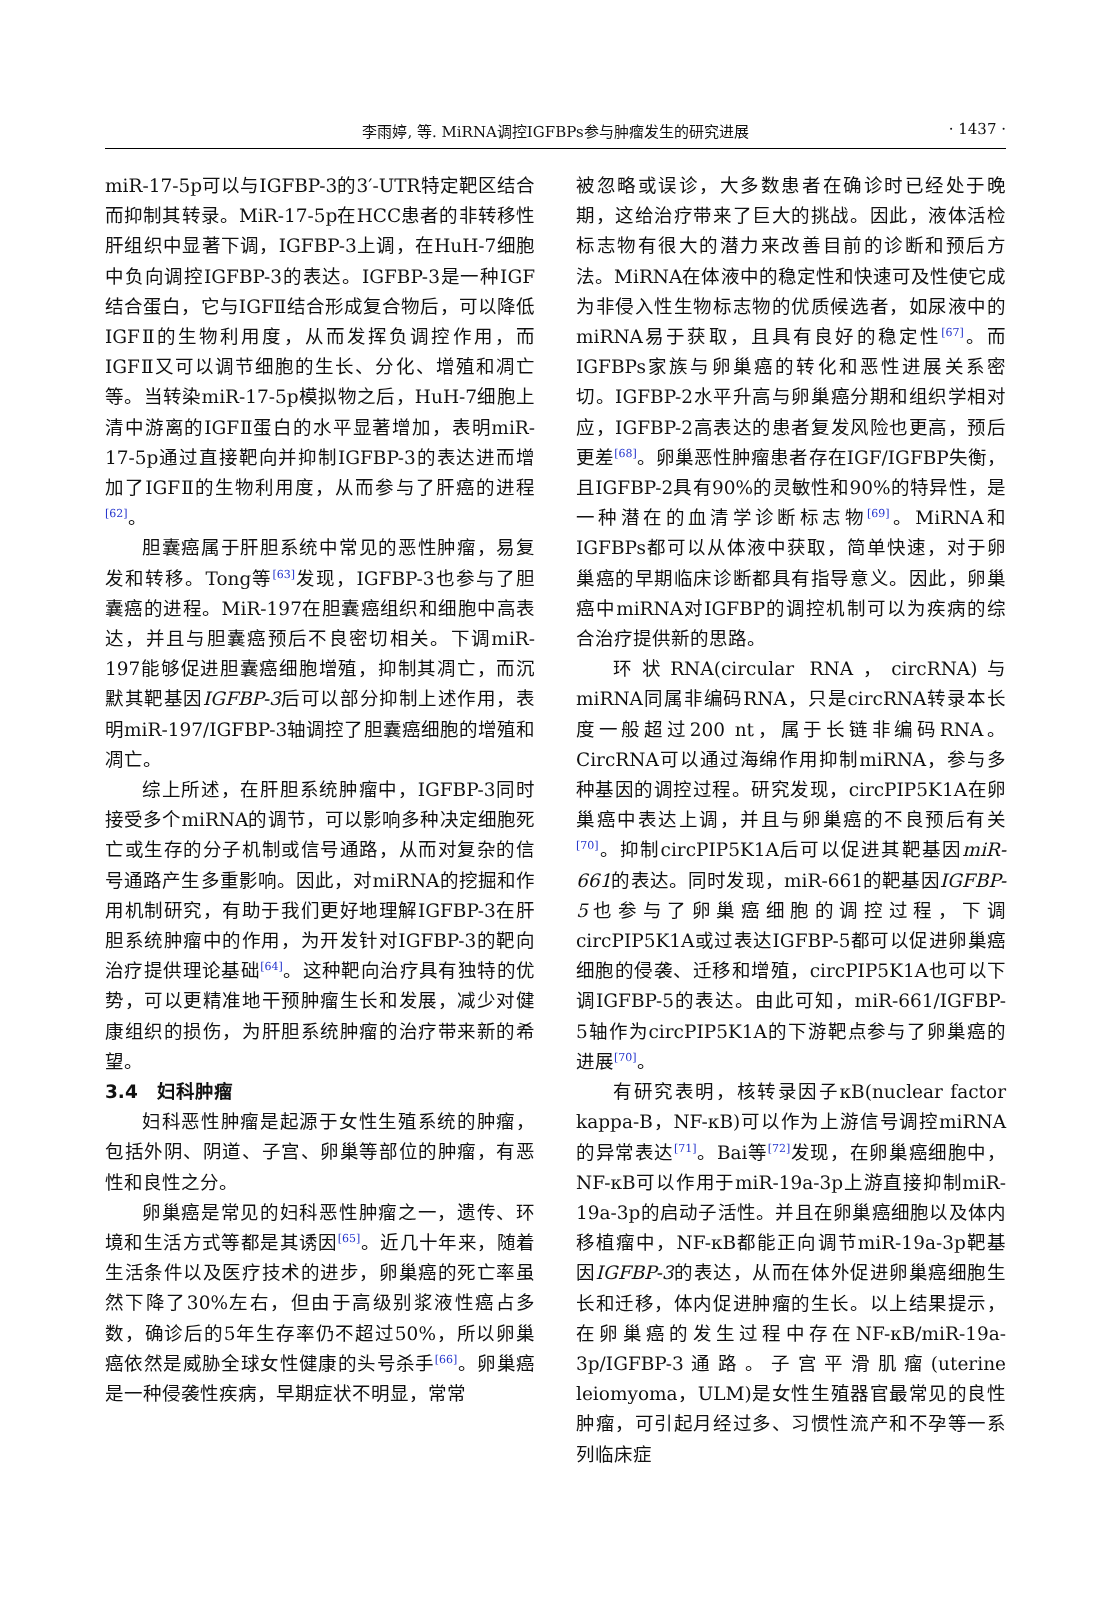李雨婷, 等. MiRNA调控IGFBPs参与肿瘤发生的研究进展 · 1437 ·
miR-17-5p可以与IGFBP-3的3′-UTR特定靶区结合而抑制其转录。MiR-17-5p在HCC患者的非转移性肝组织中显著下调，IGFBP-3上调，在HuH-7细胞中负向调控IGFBP-3的表达。IGFBP-3是一种IGF结合蛋白，它与IGFⅡ结合形成复合物后，可以降低IGFⅡ的生物利用度，从而发挥负调控作用，而IGFⅡ又可以调节细胞的生长、分化、增殖和凋亡等。当转染miR-17-5p模拟物之后，HuH-7细胞上清中游离的IGFⅡ蛋白的水平显著增加，表明miR-17-5p通过直接靶向并抑制IGFBP-3的表达进而增加了IGFⅡ的生物利用度，从而参与了肝癌的进程<sup>[62]</sup>。
胆囊癌属于肝胆系统中常见的恶性肿瘤，易复发和转移。Tong等<sup>[63]</sup>发现，IGFBP-3也参与了胆囊癌的进程。MiR-197在胆囊癌组织和细胞中高表达，并且与胆囊癌预后不良密切相关。下调miR-197能够促进胆囊癌细胞增殖，抑制其凋亡，而沉默其靶基因IGFBP-3后可以部分抑制上述作用，表明miR-197/IGFBP-3轴调控了胆囊癌细胞的增殖和凋亡。
综上所述，在肝胆系统肿瘤中，IGFBP-3同时接受多个miRNA的调节，可以影响多种决定细胞死亡或生存的分子机制或信号通路，从而对复杂的信号通路产生多重影响。因此，对miRNA的挖掘和作用机制研究，有助于我们更好地理解IGFBP-3在肝胆系统肿瘤中的作用，为开发针对IGFBP-3的靶向治疗提供理论基础<sup>[64]</sup>。这种靶向治疗具有独特的优势，可以更精准地干预肿瘤生长和发展，减少对健康组织的损伤，为肝胆系统肿瘤的治疗带来新的希望。
3.4　妇科肿瘤
妇科恶性肿瘤是起源于女性生殖系统的肿瘤，包括外阴、阴道、子宫、卵巢等部位的肿瘤，有恶性和良性之分。
卵巢癌是常见的妇科恶性肿瘤之一，遗传、环境和生活方式等都是其诱因<sup>[65]</sup>。近几十年来，随着生活条件以及医疗技术的进步，卵巢癌的死亡率虽然下降了30%左右，但由于高级别浆液性癌占多数，确诊后的5年生存率仍不超过50%，所以卵巢癌依然是威胁全球女性健康的头号杀手<sup>[66]</sup>。卵巢癌是一种侵袭性疾病，早期症状不明显，常常
被忽略或误诊，大多数患者在确诊时已经处于晚期，这给治疗带来了巨大的挑战。因此，液体活检标志物有很大的潜力来改善目前的诊断和预后方法。MiRNA在体液中的稳定性和快速可及性使它成为非侵入性生物标志物的优质候选者，如尿液中的miRNA易于获取，且具有良好的稳定性<sup>[67]</sup>。而IGFBPs家族与卵巢癌的转化和恶性进展关系密切。IGFBP-2水平升高与卵巢癌分期和组织学相对应，IGFBP-2高表达的患者复发风险也更高，预后更差<sup>[68]</sup>。卵巢恶性肿瘤患者存在IGF/IGFBP失衡，且IGFBP-2具有90%的灵敏性和90%的特异性，是一种潜在的血清学诊断标志物<sup>[69]</sup>。MiRNA和IGFBPs都可以从体液中获取，简单快速，对于卵巢癌的早期临床诊断都具有指导意义。因此，卵巢癌中miRNA对IGFBP的调控机制可以为疾病的综合治疗提供新的思路。
环状RNA(circular RNA，circRNA)与miRNA同属非编码RNA，只是circRNA转录本长度一般超过200 nt，属于长链非编码RNA。CircRNA可以通过海绵作用抑制miRNA，参与多种基因的调控过程。研究发现，circPIP5K1A在卵巢癌中表达上调，并且与卵巢癌的不良预后有关<sup>[70]</sup>。抑制circPIP5K1A后可以促进其靶基因miR-661的表达。同时发现，miR-661的靶基因IGFBP-5也参与了卵巢癌细胞的调控过程，下调circPIP5K1A或过表达IGFBP-5都可以促进卵巢癌细胞的侵袭、迁移和增殖，circPIP5K1A也可以下调IGFBP-5的表达。由此可知，miR-661/IGFBP-5轴作为circPIP5K1A的下游靶点参与了卵巢癌的进展<sup>[70]</sup>。
有研究表明，核转录因子κB(nuclear factor kappa-B，NF-κB)可以作为上游信号调控miRNA的异常表达<sup>[71]</sup>。Bai等<sup>[72]</sup>发现，在卵巢癌细胞中，NF-κB可以作用于miR-19a-3p上游直接抑制miR-19a-3p的启动子活性。并且在卵巢癌细胞以及体内移植瘤中，NF-κB都能正向调节miR-19a-3p靶基因IGFBP-3的表达，从而在体外促进卵巢癌细胞生长和迁移，体内促进肿瘤的生长。以上结果提示，在卵巢癌的发生过程中存在NF-κB/miR-19a-3p/IGFBP-3通路。子宫平滑肌瘤(uterine leiomyoma，ULM)是女性生殖器官最常见的良性肿瘤，可引起月经过多、习惯性流产和不孕等一系列临床症